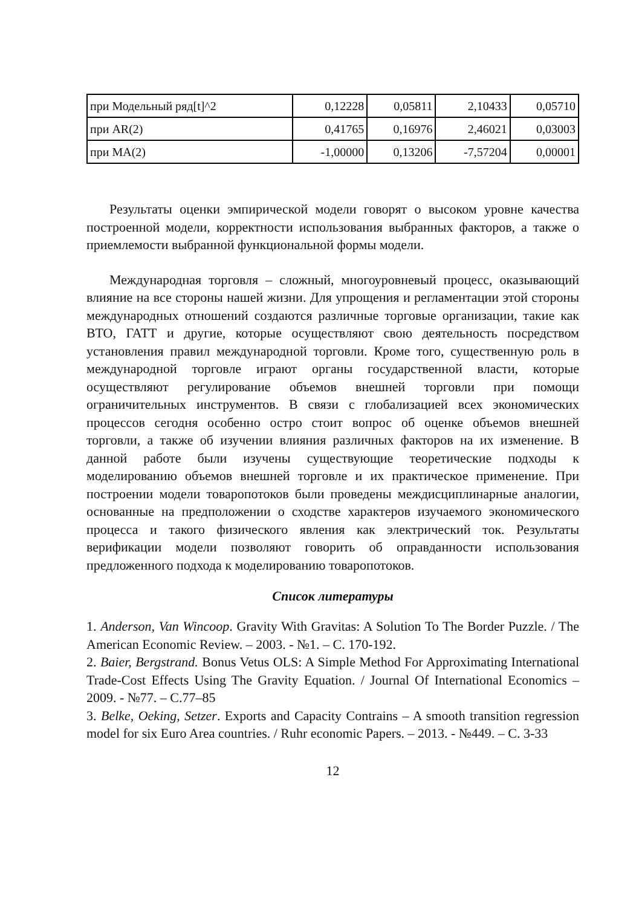| при Модельный ряд[t]^2 | 0,12228 | 0,05811 | 2,10433 | 0,05710 |
| при AR(2) | 0,41765 | 0,16976 | 2,46021 | 0,03003 |
| при MA(2) | -1,00000 | 0,13206 | -7,57204 | 0,00001 |
Результаты оценки эмпирической модели говорят о высоком уровне качества построенной модели, корректности использования выбранных факторов, а также о приемлемости выбранной функциональной формы модели.
Международная торговля – сложный, многоуровневый процесс, оказывающий влияние на все стороны нашей жизни. Для упрощения и регламентации этой стороны международных отношений создаются различные торговые организации, такие как ВТО, ГАТТ и другие, которые осуществляют свою деятельность посредством установления правил международной торговли. Кроме того, существенную роль в международной торговле играют органы государственной власти, которые осуществляют регулирование объемов внешней торговли при помощи ограничительных инструментов. В связи с глобализацией всех экономических процессов сегодня особенно остро стоит вопрос об оценке объемов внешней торговли, а также об изучении влияния различных факторов на их изменение. В данной работе были изучены существующие теоретические подходы к моделированию объемов внешней торговле и их практическое применение. При построении модели товаропотоков были проведены междисциплинарные аналогии, основанные на предположении о сходстве характеров изучаемого экономического процесса и такого физического явления как электрический ток. Результаты верификации модели позволяют говорить об оправданности использования предложенного подхода к моделированию товаропотоков.
Список литературы
1. Anderson, Van Wincoop. Gravity With Gravitas: A Solution To The Border Puzzle. / The American Economic Review. – 2003. - №1. – С. 170-192.
2. Baier, Bergstrand. Bonus Vetus OLS: A Simple Method For Approximating International Trade-Cost Effects Using The Gravity Equation. / Journal Of International Economics – 2009. - №77. – С.77–85
3. Belke, Oeking, Setzer. Exports and Capacity Contrains – A smooth transition regression model for six Euro Area countries. / Ruhr economic Papers. – 2013. - №449. – С. 3-33
12